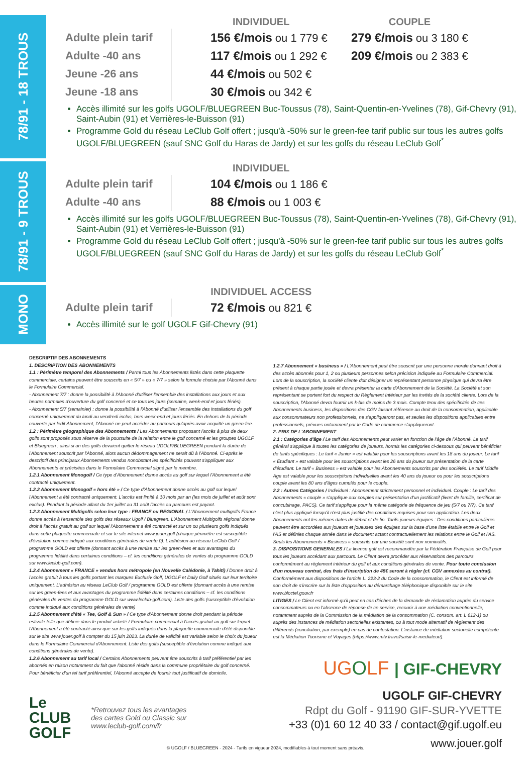78/91 - 18 TROUS
| | INDIVIDUEL | COUPLE |
| --- | --- | --- |
| Adulte plein tarif | 156 €/mois ou 1 779 € | 279 €/mois ou 3 180 € |
| Adulte -40 ans | 117 €/mois ou 1 292 € | 209 €/mois ou 2 383 € |
| Jeune -26 ans | 44 €/mois ou 502 € | |
| Jeune -18 ans | 30 €/mois ou 342 € | |
Accès illimité sur les golfs UGOLF/BLUEGREEN Buc-Toussus (78), Saint-Quentin-en-Yvelines (78), Gif-Chevry (91), Saint-Aubin (91) et Verrières-le-Buisson (91)
Programme Gold du réseau LeClub Golf offert ; jusqu'à -50% sur le green-fee tarif public sur tous les autres golfs UGOLF/BLUEGREEN (sauf SNC Golf du Haras de Jardy) et sur les golfs du réseau LeClub Golf<sup>*</sup>
78/91 - 9 TROUS
| | INDIVIDUEL |
| --- | --- |
| Adulte plein tarif | 104 €/mois ou 1 186 € |
| Adulte -40 ans | 88 €/mois ou 1 003 € |
Accès illimité sur les golfs UGOLF/BLUEGREEN Buc-Toussus (78), Saint-Quentin-en-Yvelines (78), Gif-Chevry (91), Saint-Aubin (91) et Verrières-le-Buisson (91)
Programme Gold du réseau LeClub Golf offert ; jusqu'à -50% sur le green-fee tarif public sur tous les autres golfs UGOLF/BLUEGREEN (sauf SNC Golf du Haras de Jardy) et sur les golfs du réseau LeClub Golf<sup>*</sup>
MONO
| | INDIVIDUEL ACCESS |
| --- | --- |
| Adulte plein tarif | 72 €/mois ou 821 € |
Accès illimité sur le golf UGOLF Gif-Chevry (91)
DESCRIPTIF DES ABONNEMENTS
1. DESCRIPTION DES ABONNEMENTS
1.1 : Périmètre temporel des Abonnements / Parmi tous les Abonnements listés dans cette plaquette commerciale, certains peuvent être souscrits en « 5/7 » ou « 7/7 » selon la formule choisie par l'Abonné dans le Formulaire Commercial.
- Abonnement 7/7 : donne la possibilité à l'Abonné d'utiliser l'ensemble des installations aux jours et aux heures normales d'ouverture du golf concerné et ce tous les jours (semaine, week-end et jours fériés).
- Abonnement 5/7 (semainier) : donne la possibilité à l'Abonné d'utiliser l'ensemble des installations du golf concerné uniquement du lundi au vendredi inclus, hors week-end et jours fériés. En dehors de la période couverte par ledit Abonnement, l'Abonné ne peut accéder au parcours qu'après avoir acquitté un green-fee.
1.2 : Périmètre géographique des Abonnements / Les Abonnements proposant l'accès à plus de deux golfs sont proposés sous réserve de la poursuite de la relation entre le golf concerné et les groupes UGOLF et Bluegreen : ainsi si un des golfs devaient quitter le réseau UGOLF/BLUEGREEN pendant la durée de l'Abonnement souscrit par l'Abonné, alors aucun dédommagement ne serait dû à l'Abonné. Ci-après le descriptif des principaux Abonnements vendus nonobstant les spécificités pouvant s'appliquer aux Abonnements et précisées dans le Formulaire Commercial signé par le membre.
1.2.1 Abonnement Monogolf / Ce type d'Abonnement donne accès au golf sur lequel l'Abonnement a été contracté uniquement.
1.2.2 Abonnement Monogolf « hors été » / Ce type d'Abonnement donne accès au golf sur lequel l'Abonnement a été contracté uniquement. L'accès est limité à 10 mois par an (les mois de juillet et août sont exclus). Pendant la période allant du 1er juillet au 31 août l'accès au parcours est payant.
1.2.3 Abonnement Multigolfs selon leur type : FRANCE ou REGIONAL / L'Abonnement multigolfs France donne accès à l'ensemble des golfs des réseaux Ugolf / Bluegreen. L'Abonnement Multigolfs régional donne droit à l'accès gratuit au golf sur lequel l'Abonnement a été contracté et sur un ou plusieurs golfs indiqués dans cette plaquette commerciale et sur le site internet www.jouer.golf (chaque périmètre est susceptible d'évolution comme indiqué aux conditions générales de vente 0). L'adhésion au réseau LeClub Golf / programme GOLD est offerte (donnant accès à une remise sur les green-fees et aux avantages du programme fidélité dans certaines conditions – cf. les conditions générales de ventes du programme GOLD sur www.leclub-golf.com).
1.2.4 Abonnement « FRANCE » vendus hors métropole (en Nouvelle Calédonie, à Tahiti) / Donne droit à l'accès gratuit à tous les golfs portant les marques Exclusiv Golf, UGOLF et Daily Golf situés sur leur territoire uniquement. L'adhésion au réseau LeClub Golf / programme GOLD est offerte (donnant accès à une remise sur les green-fees et aux avantages du programme fidélité dans certaines conditions – cf. les conditions générales de ventes du programme GOLD sur www.leclub-golf.com). Liste des golfs (susceptible d'évolution comme indiqué aux conditions générales de vente)
1.2.5 Abonnement d'été « Tee, Golf & Sun » / Ce type d'Abonnement donne droit pendant la période estivale telle que définie dans le produit acheté / Formulaire commercial à l'accès gratuit au golf sur lequel l'Abonnement a été contracté ainsi que sur les golfs indiqués dans la plaquette commerciale d'été disponible sur le site www.jouer.golf à compter du 15 juin 2023. La durée de validité est variable selon le choix du joueur dans le Formulaire Commercial d'Abonnement. Liste des golfs (susceptible d'évolution comme indiqué aux conditions générales de vente).
1.2.6 Abonnement au tarif local / Certains Abonnements peuvent être souscrits à tarif préférentiel par les abonnés en raison notamment du fait que l'abonné réside dans la commune propriétaire du golf concerné. Pour bénéficier d'un tel tarif préférentiel, l'Abonné accepte de fournir tout justificatif de domicile.
1.2.7 Abonnement « business » / L'Abonnement peut être souscrit par une personne morale donnant droit à des accès abonnés pour 1, 2 ou plusieurs personnes selon précision indiquée au Formulaire Commercial. Lors de la souscription, la société cliente doit désigner un représentant personne physique qui devra être présent à chaque partie jouée et devra présenter la carte d'Abonnement de la Société. La Société et son représentant se portent fort du respect du Règlement Intérieur par les invités de la société cliente. Lors de la souscription, l'Abonné devra fournir un k-bis de moins de 3 mois. Compte tenu des spécificités de ces Abonnements business, les dispositions des CGV faisant référence au droit de la consommation, applicable aux consommateurs non professionnels, ne s'appliqueront pas, et seules les dispositions applicables entre professionnels, prévues notamment par le Code de commerce s'appliqueront.
2. PRIX DE L'ABONNEMENT
2.1 : Catégories d'âge / Le tarif des Abonnements peut varier en fonction de l'âge de l'Abonné. Le tarif général s'applique à toutes les catégories de joueurs, hormis les catégories ci-dessous qui peuvent bénéficier de tarifs spécifiques : Le tarif « Junior » est valable pour les souscriptions avant les 18 ans du joueur. Le tarif « Etudiant » est valable pour les souscriptions avant les 26 ans du joueur sur présentation de la carte d'étudiant. Le tarif « Business » est valable pour les Abonnements souscrits par des sociétés. Le tarif Middle Age est valable pour les souscriptions individuelles avant les 40 ans du joueur ou pour les souscriptions couple avant les 80 ans d'âges cumulés pour le couple.
2.2 : Autres Catégories / Individuel : Abonnement strictement personnel et individuel. Couple : Le tarif des Abonnements « couple » s'applique aux couples sur présentation d'un justificatif (livret de famille, certificat de concubinage, PACS). Ce tarif s'applique pour la même catégorie de fréquence de jeu (5/7 ou 7/7). Ce tarif n'est plus appliqué lorsqu'il n'est plus justifié des conditions requises pour son application. Les deux Abonnements ont les mêmes dates de début et de fin. Tarifs joueurs équipes : Des conditions particulières peuvent être accordées aux joueurs et joueuses des équipes sur la base d'une liste établie entre le Golf et l'AS et définies chaque année dans le document actant contractuellement les relations entre le Golf et l'AS. Seuls les Abonnements « Business » souscrits par une société sont non nominatifs.
3. DISPOSITIONS GENERALES / La licence golf est recommandée par la Fédération Française de Golf pour tous les joueurs accédant aux parcours. Le Client devra procéder aux réservations des parcours conformément au règlement intérieur du golf et aux conditions générales de vente. Pour toute conclusion d'un nouveau contrat, des frais d'inscription de 45€ seront à régler (cf. CGV annexées au contrat). Conformément aux dispositions de l'article L. 223-2 du Code de la consommation, le Client est informé de son droit de s'inscrire sur la liste d'opposition au démarchage téléphonique disponible sur le site www.bloctel.gouv.fr
LITIGES / Le Client est informé qu'il peut en cas d'échec de la demande de réclamation auprès du service consommateurs ou en l'absence de réponse de ce service, recourir à une médiation conventionnelle, notamment auprès de la Commission de la médiation de la consommation (C. consom. art. L 612-1) ou auprès des instances de médiation sectorielles existantes, ou à tout mode alternatif de règlement des différends (conciliation, par exemple) en cas de contestation. L'instance de médiation sectorielle compétente est la Médiation Tourisme et Voyages (https://www.mtv.travel/saisir-le-mediateur/).
UGOLF | GIF-CHEVRY
UGOLF GIF-CHEVRY
Rdpt du Golf - 91190 GIF-SUR-YVETTE
+33 (0)1 60 12 40 33 / contact@gif.ugolf.eu
www.jouer.golf
Le
CLUB
GOLF
*Retrouvez tous les avantages
des cartes Gold ou Classic sur
www.leclub-golf.com/fr
© UGOLF / BLUEGREEN - 2024 - Tarifs en vigueur 2024, modifiables à tout moment sans préavis.